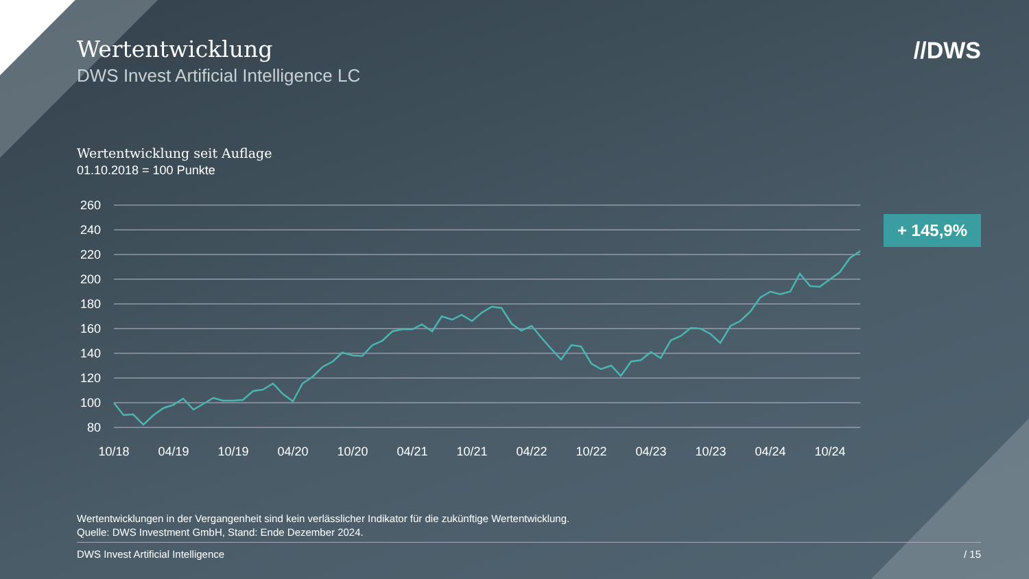Wertentwicklung
DWS Invest Artificial Intelligence LC
//DWS
Wertentwicklung seit Auflage
01.10.2018 = 100 Punkte
+ 145,9%
260
240
220
200
180
160
140
120
100
80
10/18
04/19
10/19
04/20
10/20
04/21
10/21
04/22
10/22
04/23
10/23
04/24
10/24
Wertentwicklungen in der Vergangenheit sind kein verlässlicher Indikator für die zukünftige Wertentwicklung.
Quelle: DWS Investment GmbH, Stand: Ende Dezember 2024.
DWS Invest Artificial Intelligence / 15